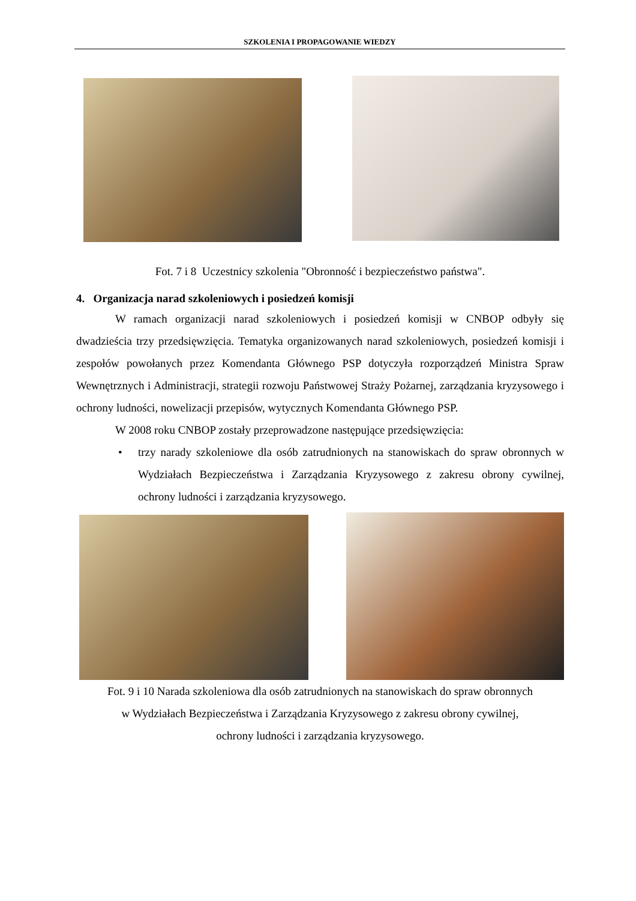SZKOLENIA I PROPAGOWANIE WIEDZY
Fot. 7 i 8 Uczestnicy szkolenia "Obronność i bezpieczeństwo państwa".
4. Organizacja narad szkoleniowych i posiedzeń komisji
W ramach organizacji narad szkoleniowych i posiedzeń komisji w CNBOP odbyły się dwadzieścia trzy przedsięwzięcia. Tematyka organizowanych narad szkoleniowych, posiedzeń komisji i zespołów powołanych przez Komendanta Głównego PSP dotyczyła rozporządzeń Ministra Spraw Wewnętrznych i Administracji, strategii rozwoju Państwowej Straży Pożarnej, zarządzania kryzysowego i ochrony ludności, nowelizacji przepisów, wytycznych Komendanta Głównego PSP.
W 2008 roku CNBOP zostały przeprowadzone następujące przedsięwzięcia:
• trzy narady szkoleniowe dla osób zatrudnionych na stanowiskach do spraw obronnych w Wydziałach Bezpieczeństwa i Zarządzania Kryzysowego z zakresu obrony cywilnej, ochrony ludności i zarządzania kryzysowego.
Fot. 9 i 10 Narada szkoleniowa dla osób zatrudnionych na stanowiskach do spraw obronnych
w Wydziałach Bezpieczeństwa i Zarządzania Kryzysowego z zakresu obrony cywilnej,
ochrony ludności i zarządzania kryzysowego.